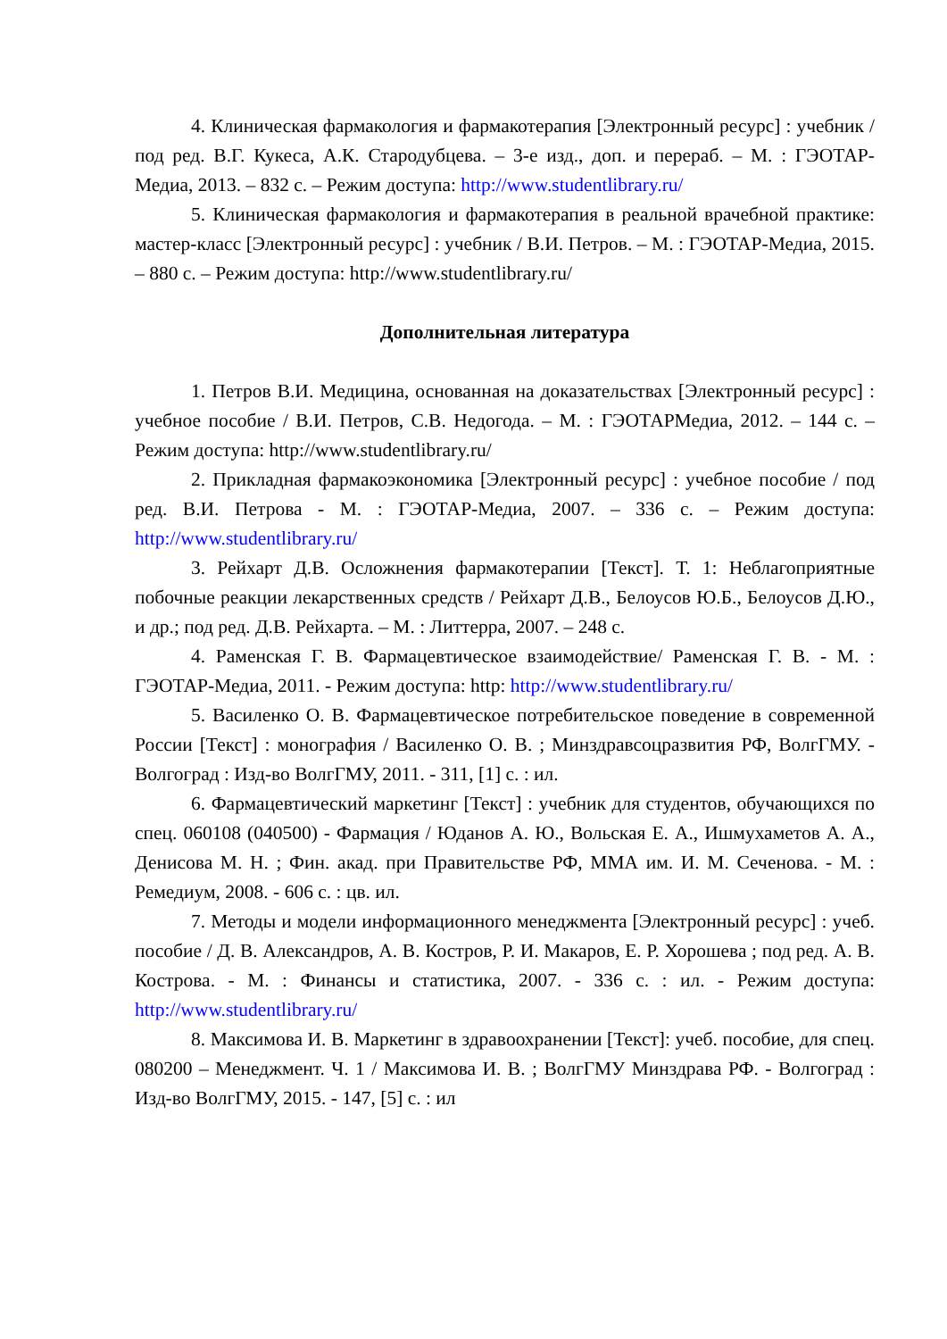4. Клиническая фармакология и фармакотерапия [Электронный ресурс] : учебник / под ред. В.Г. Кукеса, А.К. Стародубцева. – 3-е изд., доп. и перераб. – М. : ГЭОТАР-Медиа, 2013. – 832 с. – Режим доступа: http://www.studentlibrary.ru/
5. Клиническая фармакология и фармакотерапия в реальной врачебной практике: мастер-класс [Электронный ресурс] : учебник / В.И. Петров. – М. : ГЭОТАР-Медиа, 2015. – 880 с. – Режим доступа: http://www.studentlibrary.ru/
Дополнительная литература
1. Петров В.И. Медицина, основанная на доказательствах [Электронный ресурс] : учебное пособие / В.И. Петров, С.В. Недогода. – М. : ГЭОТАРМедиа, 2012. – 144 с. – Режим доступа: http://www.studentlibrary.ru/
2. Прикладная фармакоэкономика [Электронный ресурс] : учебное пособие / под ред. В.И. Петрова - М. : ГЭОТАР-Медиа, 2007. – 336 с. – Режим доступа: http://www.studentlibrary.ru/
3. Рейхарт Д.В. Осложнения фармакотерапии [Текст]. Т. 1: Неблагоприятные побочные реакции лекарственных средств / Рейхарт Д.В., Белоусов Ю.Б., Белоусов Д.Ю., и др.; под ред. Д.В. Рейхарта. – М. : Литтерра, 2007. – 248 с.
4. Раменская Г. В. Фармацевтическое взаимодействие/ Раменская Г. В. - М. : ГЭОТАР-Медиа, 2011. - Режим доступа: http: http://www.studentlibrary.ru/
5. Василенко О. В. Фармацевтическое потребительское поведение в современной России [Текст] : монография / Василенко О. В. ; Минздравсоцразвития РФ, ВолгГМУ. - Волгоград : Изд-во ВолгГМУ, 2011. - 311, [1] с. : ил.
6. Фармацевтический маркетинг [Текст] : учебник для студентов, обучающихся по спец. 060108 (040500) - Фармация / Юданов А. Ю., Вольская Е. А., Ишмухаметов А. А., Денисова М. Н. ; Фин. акад. при Правительстве РФ, ММА им. И. М. Сеченова. - М. : Ремедиум, 2008. - 606 с. : цв. ил.
7. Методы и модели информационного менеджмента [Электронный ресурс] : учеб. пособие / Д. В. Александров, А. В. Костров, Р. И. Макаров, Е. Р. Хорошева ; под ред. А. В. Кострова. - М. : Финансы и статистика, 2007. - 336 с. : ил. - Режим доступа: http://www.studentlibrary.ru/
8. Максимова И. В. Маркетинг в здравоохранении [Текст]: учеб. пособие, для спец. 080200 – Менеджмент. Ч. 1 / Максимова И. В. ; ВолгГМУ Минздрава РФ. - Волгоград : Изд-во ВолгГМУ, 2015. - 147, [5] с. : ил